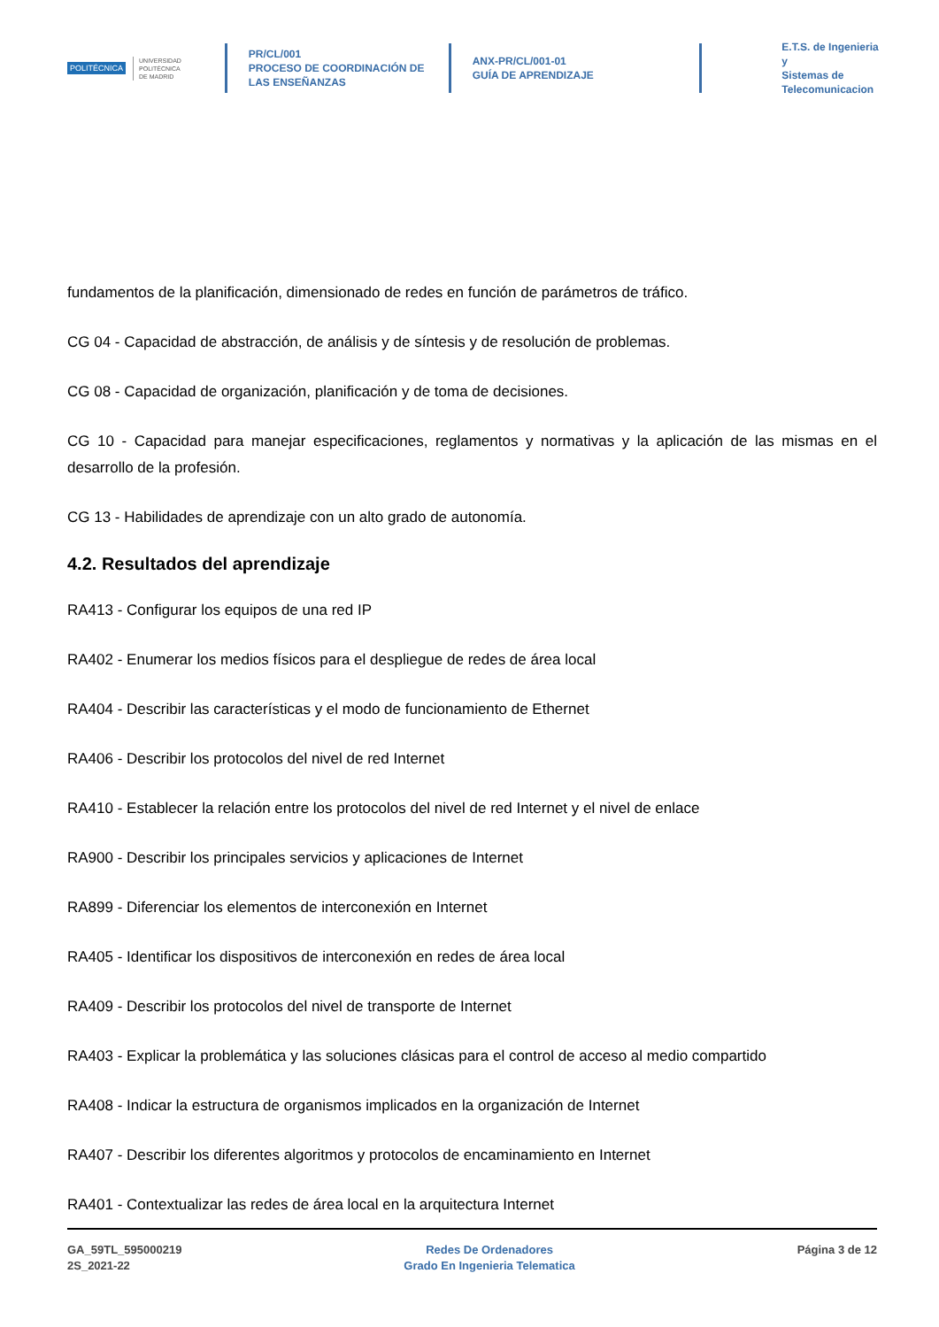POLITÉCNICA UNIVERSIDAD
POLITÉCNICA
DE MADRID
PR/CL/001
PROCESO DE COORDINACIÓN DE
LAS ENSEÑANZAS
ANX-PR/CL/001-01
GUÍA DE APRENDIZAJE
E.T.S. de Ingenieria y
Sistemas de
Telecomunicacion
fundamentos de la planificación, dimensionado de redes en función de parámetros de tráfico.
CG 04 - Capacidad de abstracción, de análisis y de síntesis y de resolución de problemas.
CG 08 - Capacidad de organización, planificación y de toma de decisiones.
CG 10 - Capacidad para manejar especificaciones, reglamentos y normativas y la aplicación de las mismas en el desarrollo de la profesión.
CG 13 - Habilidades de aprendizaje con un alto grado de autonomía.
4.2. Resultados del aprendizaje
RA413 - Configurar los equipos de una red IP
RA402 - Enumerar los medios físicos para el despliegue de redes de área local
RA404 - Describir las características y el modo de funcionamiento de Ethernet
RA406 - Describir los protocolos del nivel de red Internet
RA410 - Establecer la relación entre los protocolos del nivel de red Internet y el nivel de enlace
RA900 - Describir los principales servicios y aplicaciones de Internet
RA899 - Diferenciar los elementos de interconexión en Internet
RA405 - Identificar los dispositivos de interconexión en redes de área local
RA409 - Describir los protocolos del nivel de transporte de Internet
RA403 - Explicar la problemática y las soluciones clásicas para el control de acceso al medio compartido
RA408 - Indicar la estructura de organismos implicados en la organización de Internet
RA407 - Describir los diferentes algoritmos y protocolos de encaminamiento en Internet
RA401 - Contextualizar las redes de área local en la arquitectura Internet
GA_59TL_595000219
2S_2021-22
Redes De Ordenadores
Grado En Ingenieria Telematica
Página 3 de 12